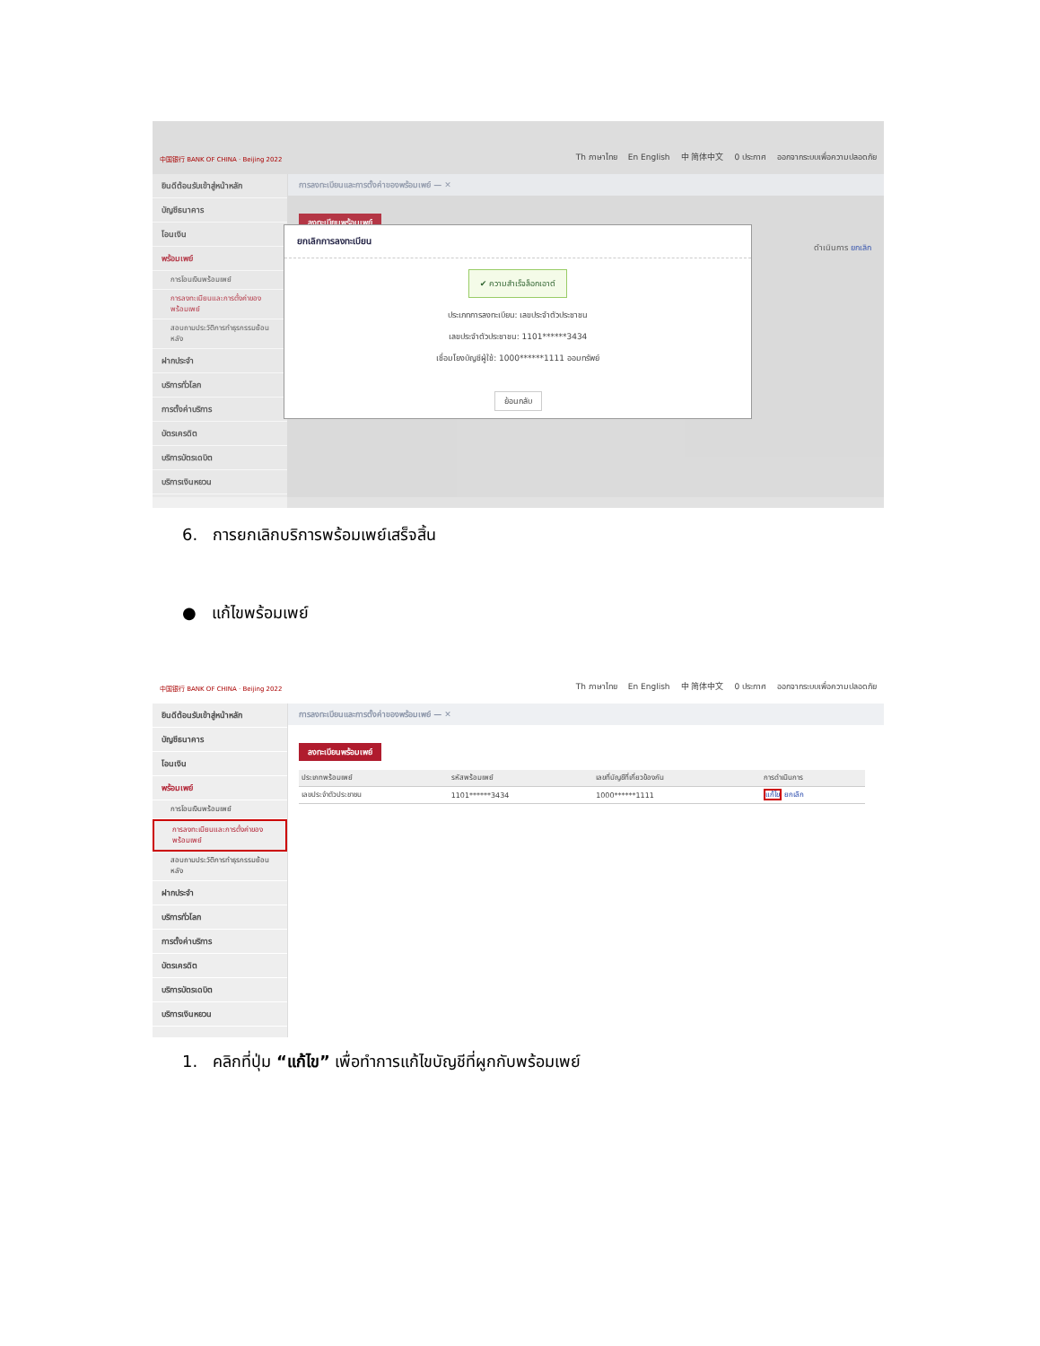中国银行 BANK OF CHINA · Beijing 2022 Th ภาษาไทย En English 中 简体中文 0 ประกาศ ออกจากระบบเพื่อความปลอดภัย
ยินดีต้อนรับเข้าสู่หน้าหลัก
บัญชีธนาคาร
โอนเงิน
พร้อมเพย์
การโอนเงินพร้อมเพย์
การลงทะเบียนและการตั้งค่าของพร้อมเพย์
สอบถามประวัติการทำธุรกรรมย้อนหลัง
ฝากประจำ
บริการทั่วโลก
การตั้งค่าบริการ
บัตรเครดิต
บริการบัตรเดบิต
บริการเงินหยวน
การลงทะเบียนและการตั้งค่าของพร้อมเพย์ — ✕
ลงทะเบียนพร้อมเพย์
ดำเนินการ ยกเลิก
ยกเลิกการลงทะเบียน
✔ ความสำเร็จล็อกเอาต์
ประเภทการลงทะเบียน: เลขประจำตัวประชาชน
เลขประจำตัวประชาชน: 1101******3434
เชื่อมโยงบัญชีผู้ใช้: 1000******1111 ออมทรัพย์
ย้อนกลับ
6. การยกเลิกบริการพร้อมเพย์เสร็จสิ้น
● แก้ไขพร้อมเพย์
中国银行 BANK OF CHINA · Beijing 2022 Th ภาษาไทย En English 中 简体中文 0 ประกาศ ออกจากระบบเพื่อความปลอดภัย
ยินดีต้อนรับเข้าสู่หน้าหลัก
บัญชีธนาคาร
โอนเงิน
พร้อมเพย์
การโอนเงินพร้อมเพย์
การลงทะเบียนและการตั้งค่าของพร้อมเพย์
สอบถามประวัติการทำธุรกรรมย้อนหลัง
ฝากประจำ
บริการทั่วโลก
การตั้งค่าบริการ
บัตรเครดิต
บริการบัตรเดบิต
บริการเงินหยวน
การลงทะเบียนและการตั้งค่าของพร้อมเพย์ — ✕
ลงทะเบียนพร้อมเพย์
| ประเภทพร้อมเพย์ | รหัสพร้อมเพย์ | เลขที่บัญชีที่เกี่ยวข้องกัน | การดำเนินการ |
| --- | --- | --- | --- |
| เลขประจำตัวประชาชน | 1101******3434 | 1000******1111 | แก้ไข ยกเลิก |
1. คลิกที่ปุ่ม “แก้ไข” เพื่อทำการแก้ไขบัญชีที่ผูกกับพร้อมเพย์